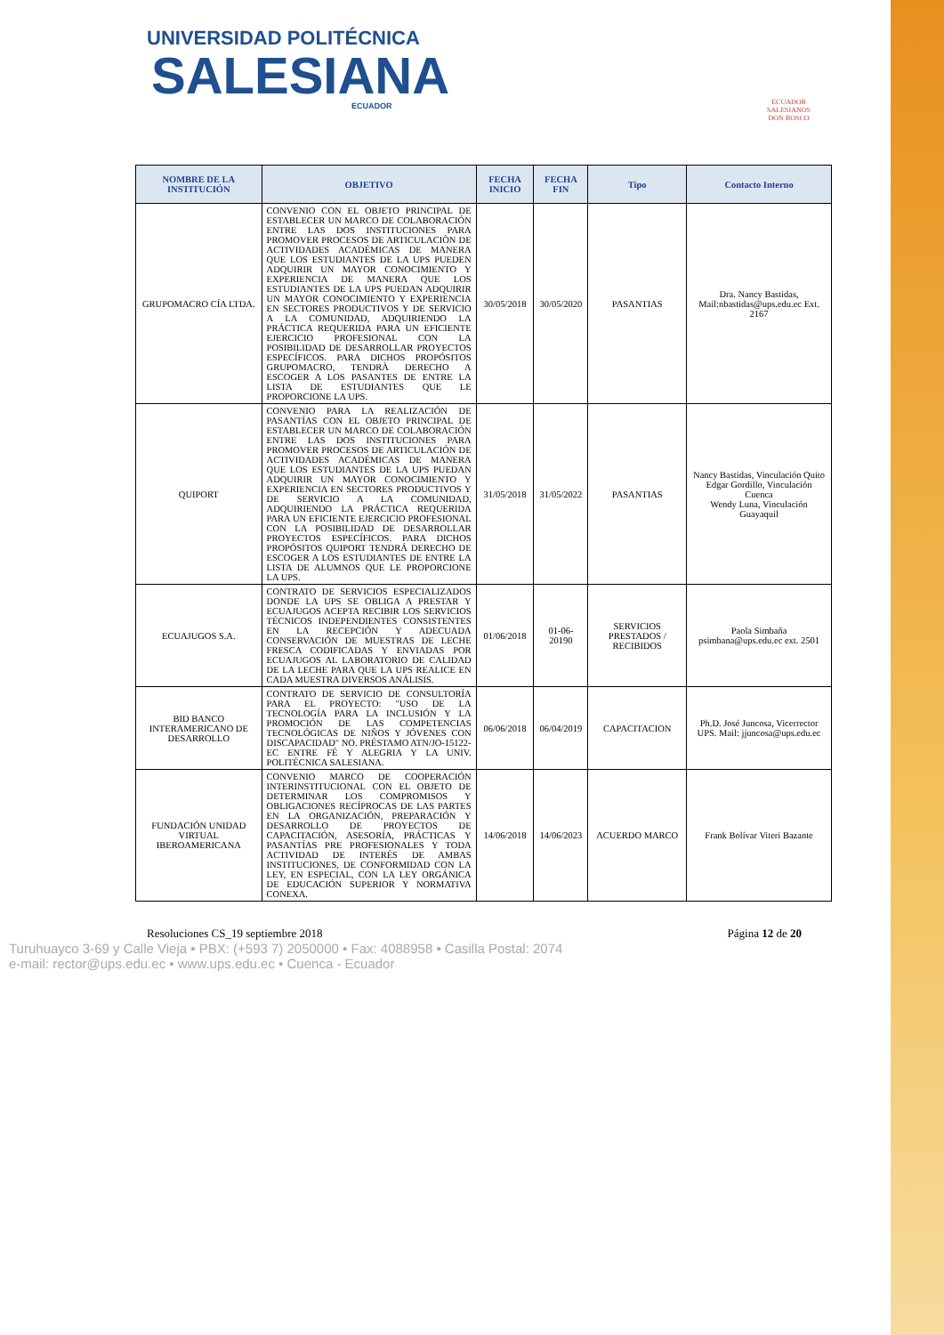UNIVERSIDAD POLITÉCNICA
SALESIANA
ECUADOR
ECUADOR
SALESIANOS
DON BOSCO
| NOMBRE DE LA INSTITUCIÓN | OBJETIVO | FECHA INICIO | FECHA FIN | Tipo | Contacto Interno |
| --- | --- | --- | --- | --- | --- |
| GRUPOMACRO CÍA LTDA. | CONVENIO CON EL OBJETO PRINCIPAL DE ESTABLECER UN MARCO DE COLABORACIÓN ENTRE LAS DOS INSTITUCIONES PARA PROMOVER PROCESOS DE ARTICULACIÒN DE ACTIVIDADES ACADÉMICAS DE MANERA QUE LOS ESTUDIANTES DE LA UPS PUEDEN ADQUIRIR UN MAYOR CONOCIMIENTO Y EXPERIENCIA DE MANERA QUE LOS ESTUDIANTES DE LA UPS PUEDAN ADQUIRIR UN MAYOR CONOCIMIENTO Y EXPERIENCIA EN SECTORES PRODUCTIVOS Y DE SERVICIO A LA COMUNIDAD, ADQUIRIENDO LA PRÁCTICA REQUERIDA PARA UN EFICIENTE EJERCICIO PROFESIONAL CON LA POSIBILIDAD DE DESARROLLAR PROYECTOS ESPECÍFICOS. PARA DICHOS PROPÓSITOS GRUPOMACRO, TENDRÀ DERECHO A ESCOGER A LOS PASANTES DE ENTRE LA LISTA DE ESTUDIANTES QUE LE PROPORCIONE LA UPS. | 30/05/2018 | 30/05/2020 | PASANTIAS | Dra. Nancy Bastidas, Mail:nbastidas@ups.edu.ec Ext. 2167 |
| QUIPORT | CONVENIO PARA LA REALIZACIÓN DE PASANTÍAS CON EL OBJETO PRINCIPAL DE ESTABLECER UN MARCO DE COLABORACIÓN ENTRE LAS DOS INSTITUCIONES PARA PROMOVER PROCESOS DE ARTICULACIÓN DE ACTIVIDADES ACADÉMICAS DE MANERA QUE LOS ESTUDIANTES DE LA UPS PUEDAN ADQUIRIR UN MAYOR CONOCIMIENTO Y EXPERIENCIA EN SECTORES PRODUCTIVOS Y DE SERVICIO A LA COMUNIDAD, ADQUIRIENDO LA PRÁCTICA REQUERIDA PARA UN EFICIENTE EJERCICIO PROFESIONAL CON LA POSIBILIDAD DE DESARROLLAR PROYECTOS ESPECÍFICOS. PARA DICHOS PROPÓSITOS QUIPORT TENDRÁ DERECHO DE ESCOGER A LOS ESTUDIANTES DE ENTRE LA LISTA DE ALUMNOS QUE LE PROPORCIONE LA UPS. | 31/05/2018 | 31/05/2022 | PASANTIAS | Nancy Bastidas, Vinculación Quito Edgar Gordillo, Vinculación Cuenca Wendy Luna, Vinculación Guayaquil |
| ECUAJUGOS S.A. | CONTRATO DE SERVICIOS ESPECIALIZADOS DONDE LA UPS SE OBLIGA A PRESTAR Y ECUAJUGOS ACEPTA RECIBIR LOS SERVICIOS TÉCNICOS INDEPENDIENTES CONSISTENTES EN LA RECEPCIÓN Y ADECUADA CONSERVACIÓN DE MUESTRAS DE LECHE FRESCA CODIFICADAS Y ENVIADAS POR ECUAJUGOS AL LABORATORIO DE CALIDAD DE LA LECHE PARA QUE LA UPS REALICE EN CADA MUESTRA DIVERSOS ANÁLISIS. | 01/06/2018 | 01-06-20190 | SERVICIOS PRESTADOS / RECIBIDOS | Paola Simbaña psimbana@ups.edu.ec ext. 2501 |
| BID BANCO INTERAMERICANO DE DESARROLLO | CONTRATO DE SERVICIO DE CONSULTORÍA PARA EL PROYECTO: "USO DE LA TECNOLOGÍA PARA LA INCLUSIÓN Y LA PROMOCIÓN DE LAS COMPETENCIAS TECNOLÓGICAS DE NIÑOS Y JÓVENES CON DISCAPACIDAD" NO. PRÉSTAMO ATN/JO-15122-EC ENTRE FÉ Y ALEGRIA Y LA UNIV. POLITÉCNICA SALESIANA. | 06/06/2018 | 06/04/2019 | CAPACITACION | Ph.D. José Juncosa, Vicerrector UPS. Mail: jjuncosa@ups.edu.ec |
| FUNDACIÓN UNIDAD VIRTUAL IBEROAMERICANA | CONVENIO MARCO DE COOPERACIÓN INTERINSTITUCIONAL CON EL OBJETO DE DETERMINAR LOS COMPROMISOS Y OBLIGACIONES RECÍPROCAS DE LAS PARTES EN LA ORGANIZACIÓN, PREPARACIÓN Y DESARROLLO DE PROYECTOS DE CAPACITACIÓN, ASESORÍA, PRÁCTICAS Y PASANTÍAS PRE PROFESIONALES Y TODA ACTIVIDAD DE INTERÉS DE AMBAS INSTITUCIONES, DE CONFORMIDAD CON LA LEY, EN ESPECIAL, CON LA LEY ORGÁNICA DE EDUCACIÓN SUPERIOR Y NORMATIVA CONEXA. | 14/06/2018 | 14/06/2023 | ACUERDO MARCO | Frank Bolívar Viteri Bazante |
Resoluciones CS_19 septiembre 2018 Página 12 de 20
Turuhuayco 3-69 y Calle Vieja • PBX: (+593 7) 2050000 • Fax: 4088958 • Casilla Postal: 2074
e-mail: rector@ups.edu.ec • www.ups.edu.ec • Cuenca - Ecuador